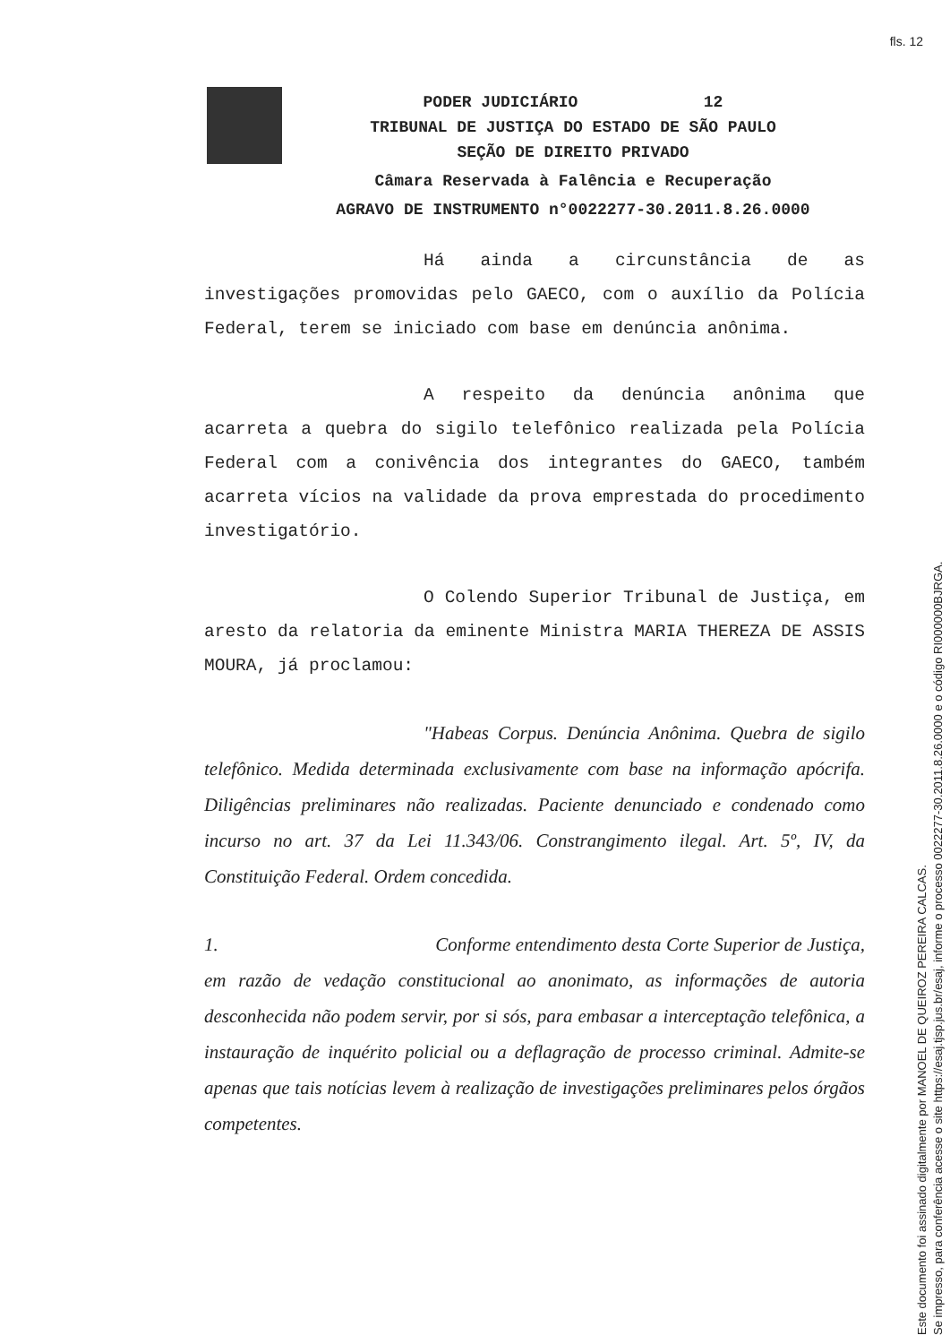fls. 12
PODER JUDICIÁRIO 12
TRIBUNAL DE JUSTIÇA DO ESTADO DE SÃO PAULO
SEÇÃO DE DIREITO PRIVADO
Câmara Reservada à Falência e Recuperação
AGRAVO DE INSTRUMENTO n°0022277-30.2011.8.26.0000
Há ainda a circunstância de as investigações promovidas pelo GAECO, com o auxílio da Polícia Federal, terem se iniciado com base em denúncia anônima.
A respeito da denúncia anônima que acarreta a quebra do sigilo telefônico realizada pela Polícia Federal com a conivência dos integrantes do GAECO, também acarreta vícios na validade da prova emprestada do procedimento investigatório.
O Colendo Superior Tribunal de Justiça, em aresto da relatoria da eminente Ministra MARIA THEREZA DE ASSIS MOURA, já proclamou:
"Habeas Corpus. Denúncia Anônima. Quebra de sigilo telefônico. Medida determinada exclusivamente com base na informação apócrifa. Diligências preliminares não realizadas. Paciente denunciado e condenado como incurso no art. 37 da Lei 11.343/06. Constrangimento ilegal. Art. 5º, IV, da Constituição Federal. Ordem concedida.
1. Conforme entendimento desta Corte Superior de Justiça, em razão de vedação constitucional ao anonimato, as informações de autoria desconhecida não podem servir, por si sós, para embasar a interceptação telefônica, a instauração de inquérito policial ou a deflagração de processo criminal. Admite-se apenas que tais notícias levem à realização de investigações preliminares pelos órgãos competentes.
Este documento foi assinado digitalmente por MANOEL DE QUEIROZ PEREIRA CALCAS.
Se impresso, para conferência acesse o site https://esaj.tjsp.jus.br/esaj, informe o processo 0022277-30.2011.8.26.0000 e o código RI000000BJRGA.